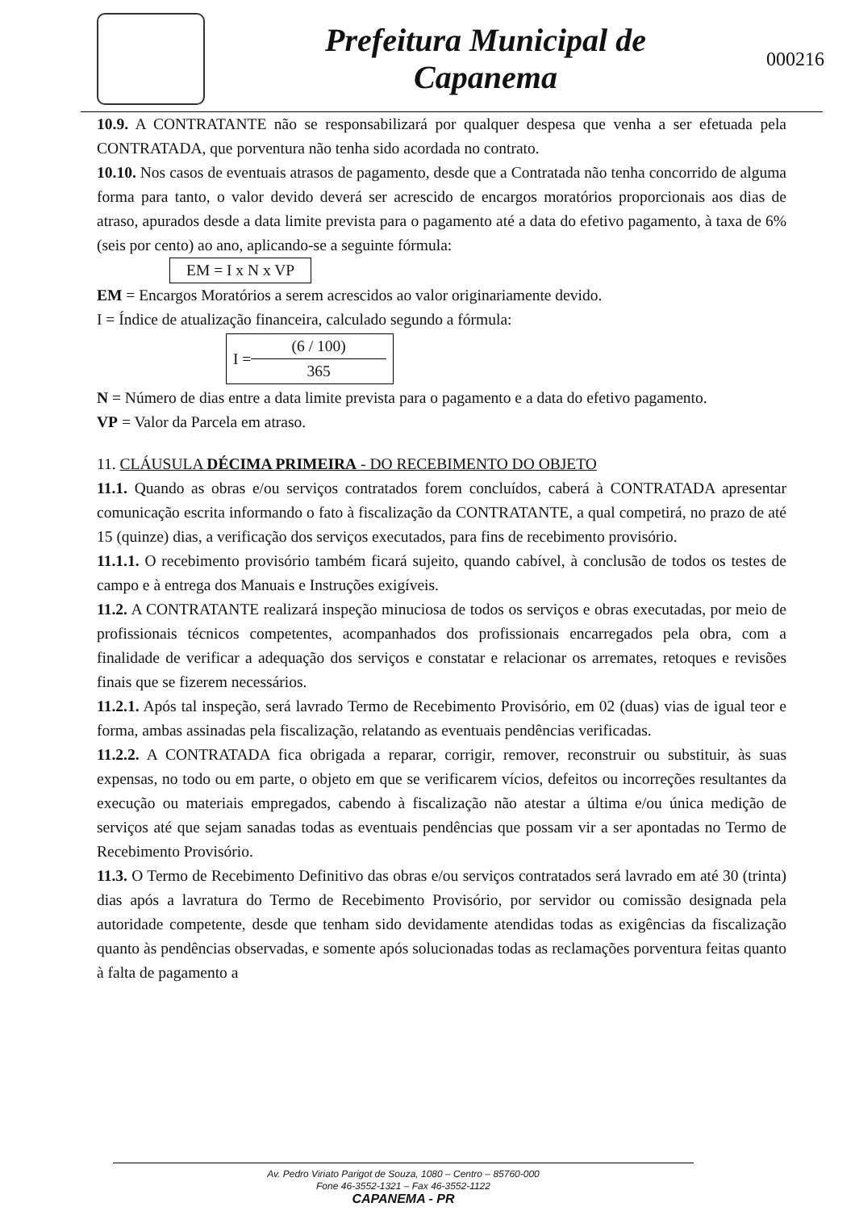Prefeitura Municipal de
Capanema
000216
10.9. A CONTRATANTE não se responsabilizará por qualquer despesa que venha a ser efetuada pela CONTRATADA, que porventura não tenha sido acordada no contrato.
10.10. Nos casos de eventuais atrasos de pagamento, desde que a Contratada não tenha concorrido de alguma forma para tanto, o valor devido deverá ser acrescido de encargos moratórios proporcionais aos dias de atraso, apurados desde a data limite prevista para o pagamento até a data do efetivo pagamento, à taxa de 6% (seis por cento) ao ano, aplicando-se a seguinte fórmula:
EM = I x N x VP
EM = Encargos Moratórios a serem acrescidos ao valor originariamente devido.
I = Índice de atualização financeira, calculado segundo a fórmula:
I = (6 / 100)
365
N = Número de dias entre a data limite prevista para o pagamento e a data do efetivo pagamento.
VP = Valor da Parcela em atraso.
11. CLÁUSULA DÉCIMA PRIMEIRA - DO RECEBIMENTO DO OBJETO
11.1. Quando as obras e/ou serviços contratados forem concluídos, caberá à CONTRATADA apresentar comunicação escrita informando o fato à fiscalização da CONTRATANTE, a qual competirá, no prazo de até 15 (quinze) dias, a verificação dos serviços executados, para fins de recebimento provisório.
11.1.1. O recebimento provisório também ficará sujeito, quando cabível, à conclusão de todos os testes de campo e à entrega dos Manuais e Instruções exigíveis.
11.2. A CONTRATANTE realizará inspeção minuciosa de todos os serviços e obras executadas, por meio de profissionais técnicos competentes, acompanhados dos profissionais encarregados pela obra, com a finalidade de verificar a adequação dos serviços e constatar e relacionar os arremates, retoques e revisões finais que se fizerem necessários.
11.2.1. Após tal inspeção, será lavrado Termo de Recebimento Provisório, em 02 (duas) vias de igual teor e forma, ambas assinadas pela fiscalização, relatando as eventuais pendências verificadas.
11.2.2. A CONTRATADA fica obrigada a reparar, corrigir, remover, reconstruir ou substituir, às suas expensas, no todo ou em parte, o objeto em que se verificarem vícios, defeitos ou incorreções resultantes da execução ou materiais empregados, cabendo à fiscalização não atestar a última e/ou única medição de serviços até que sejam sanadas todas as eventuais pendências que possam vir a ser apontadas no Termo de Recebimento Provisório.
11.3. O Termo de Recebimento Definitivo das obras e/ou serviços contratados será lavrado em até 30 (trinta) dias após a lavratura do Termo de Recebimento Provisório, por servidor ou comissão designada pela autoridade competente, desde que tenham sido devidamente atendidas todas as exigências da fiscalização quanto às pendências observadas, e somente após solucionadas todas as reclamações porventura feitas quanto à falta de pagamento a
Av. Pedro Viriato Parigot de Souza, 1080 – Centro – 85760-000
Fone 46-3552-1321 – Fax 46-3552-1122
CAPANEMA - PR